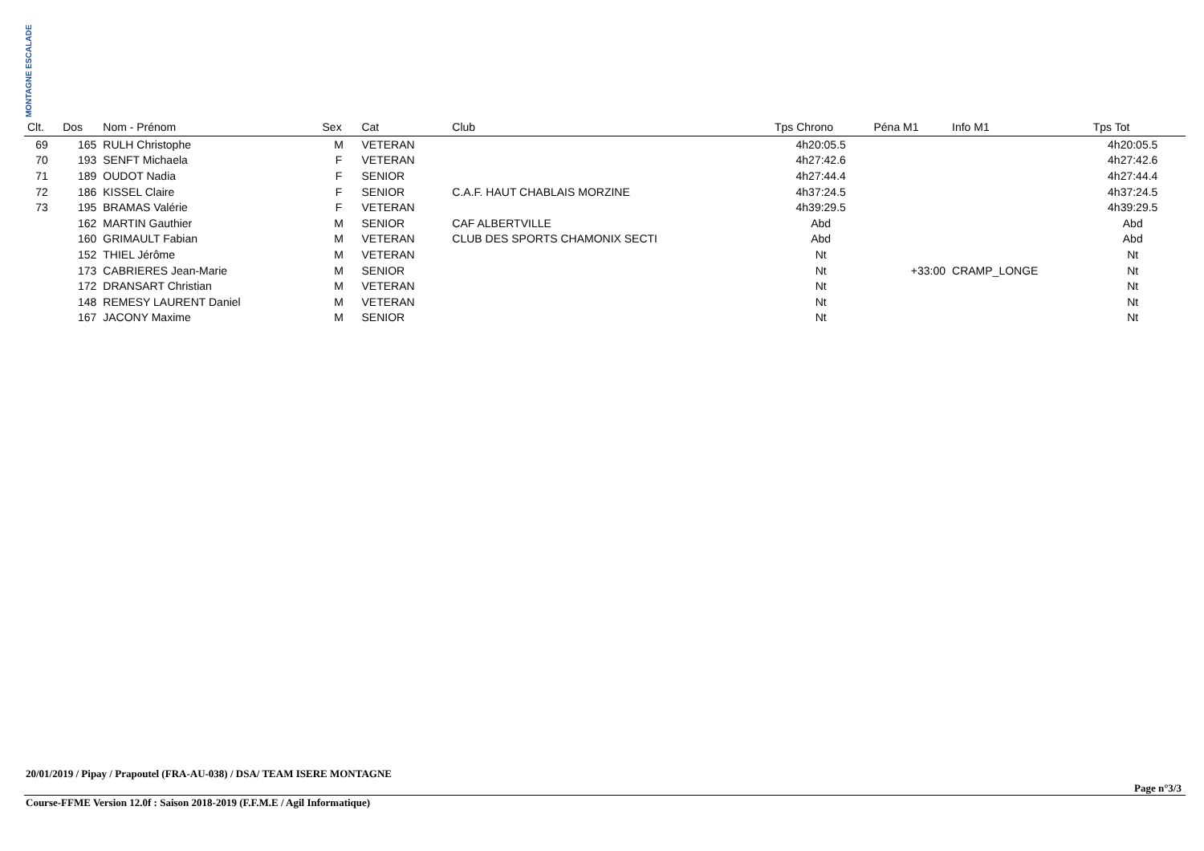MONTAGNE ESCALADE
| Clt. | Dos | Nom - Prénom | Sex | Cat | Club | Tps Chrono | Péna M1 | Info M1 | Tps Tot | |
| --- | --- | --- | --- | --- | --- | --- | --- | --- | --- | --- |
| 69 | 165 | RULH Christophe | M | VETERAN | | 4h20:05.5 | | | 4h20:05.5 | |
| 70 | 193 | SENFT Michaela | F | VETERAN | | 4h27:42.6 | | | 4h27:42.6 | |
| 71 | 189 | OUDOT Nadia | F | SENIOR | | 4h27:44.4 | | | 4h27:44.4 | |
| 72 | 186 | KISSEL Claire | F | SENIOR | C.A.F. HAUT CHABLAIS MORZINE | 4h37:24.5 | | | 4h37:24.5 | |
| 73 | 195 | BRAMAS Valérie | F | VETERAN | | 4h39:29.5 | | | 4h39:29.5 | |
| | 162 | MARTIN Gauthier | M | SENIOR | CAF ALBERTVILLE | Abd | | | Abd | |
| | 160 | GRIMAULT Fabian | M | VETERAN | CLUB DES SPORTS CHAMONIX SECTI | Abd | | | Abd | |
| | 152 | THIEL Jérôme | M | VETERAN | | Nt | | | Nt | |
| | 173 | CABRIERES Jean-Marie | M | SENIOR | | Nt | +33:00 | CRAMP_LONGE | Nt | |
| | 172 | DRANSART Christian | M | VETERAN | | Nt | | | Nt | |
| | 148 | REMESY LAURENT Daniel | M | VETERAN | | Nt | | | Nt | |
| | 167 | JACONY Maxime | M | SENIOR | | Nt | | | Nt | |
20/01/2019 / Pipay / Prapoutel (FRA-AU-038) / DSA/ TEAM ISERE MONTAGNE
Page n°3/3
Course-FFME Version 12.0f : Saison 2018-2019 (F.F.M.E / Agil Informatique)